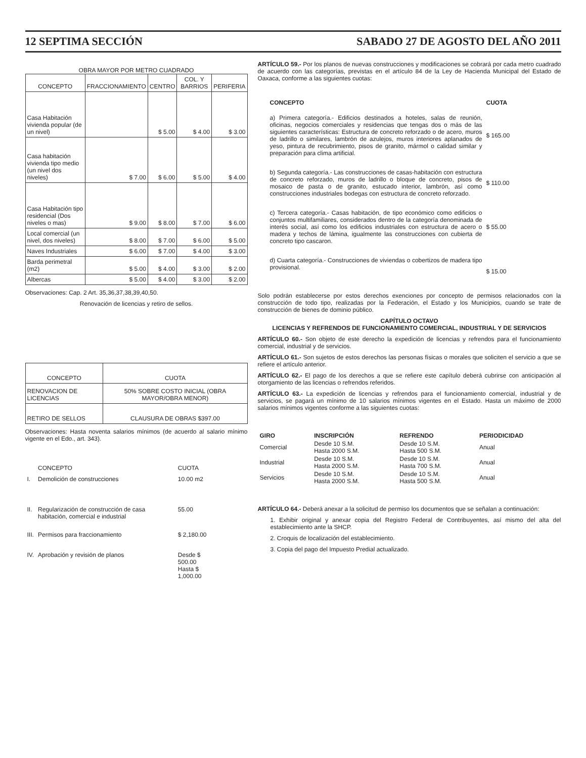12 SEPTIMA SECCIÓN SABADO 27 DE AGOSTO DEL AÑO 2011
OBRA MAYOR POR METRO CUADRADO
| CONCEPTO | FRACCIONAMIENTO | CENTRO | COL. Y BARRIOS | PERIFERIA |
| --- | --- | --- | --- | --- |
| Casa Habitación vivienda popular (de un nivel) | | $ 5.00 | $ 4.00 | $ 3.00 |
| Casa habitación vivienda tipo medio (un nivel dos niveles) | $ 7.00 | $ 6.00 | $ 5.00 | $ 4.00 |
| Casa Habitación tipo residencial (Dos niveles o mas) | $ 9.00 | $ 8.00 | $ 7.00 | $ 6.00 |
| Local comercial (un nivel, dos niveles) | $ 8.00 | $ 7.00 | $ 6.00 | $ 5.00 |
| Naves Industriales | $ 6.00 | $ 7.00 | $ 4.00 | $ 3.00 |
| Barda perimetral (m2) | $ 5.00 | $ 4.00 | $ 3.00 | $ 2.00 |
| Albercas | $ 5.00 | $ 4.00 | $ 3.00 | $ 2.00 |
Observaciones: Cap. 2 Art. 35,36,37,38,39,40,50.
Renovación de licencias y retiro de sellos.
| CONCEPTO | CUOTA |
| --- | --- |
| RENOVACION DE LICENCIAS | 50% SOBRE COSTO INICIAL (OBRA MAYOR/OBRA MENOR) |
| RETIRO DE SELLOS | CLAUSURA DE OBRAS $397.00 |
Observaciones: Hasta noventa salarios mínimos (de acuerdo al salario mínimo vigente en el Edo., art. 343).
| | CONCEPTO | CUOTA |
| I. | Demolición de construcciones | 10.00 m2 |
| II. | Regularización de construcción de casa habitación, comercial e industrial | 55.00 |
| III. | Permisos para fraccionamiento | $ 2,180.00 |
| IV. | Aprobación y revisión de planos | Desde $ 500.00 Hasta $ 1,000.00 |
ARTÍCULO 59.- Por los planos de nuevas construcciones y modificaciones se cobrará por cada metro cuadrado de acuerdo con las categorías, previstas en el artículo 84 de la Ley de Hacienda Municipal del Estado de Oaxaca, conforme a las siguientes cuotas:
| CONCEPTO | CUOTA |
| a) Primera categoría.- Edificios destinados a hoteles, salas de reunión, oficinas, negocios comerciales y residencias que tengas dos o más de las siguientes características: Estructura de concreto reforzado o de acero, muros de ladrillo o similares, lambrón de azulejos, muros interiores aplanados de yeso, pintura de recubrimiento, pisos de granito, mármol o calidad similar y preparación para clima artificial. | $ 165.00 |
| b) Segunda categoría.- Las construcciones de casas-habitación con estructura de concreto reforzado, muros de ladrillo o bloque de concreto, pisos de mosaico de pasta o de granito, estucado interior, lambrón, así como construcciones industriales bodegas con estructura de concreto reforzado. | $ 110.00 |
| c) Tercera categoría.- Casas habitación, de tipo económico como edificios o conjuntos multifamiliares, considerados dentro de la categoría denominada de interés social, así como los edificios industriales con estructura de acero o madera y techos de lámina, igualmente las construcciones con cubierta de concreto tipo cascaron. | $ 55.00 |
| d) Cuarta categoría.- Construcciones de viviendas o cobertizos de madera tipo provisional. | $ 15.00 |
Solo podrán establecerse por estos derechos exenciones por concepto de permisos relacionados con la construcción de todo tipo, realizadas por la Federación, el Estado y los Municipios, cuando se trate de construcción de bienes de dominio público.
CAPÍTULO OCTAVO
LICENCIAS Y REFRENDOS DE FUNCIONAMIENTO COMERCIAL, INDUSTRIAL Y DE SERVICIOS
ARTÍCULO 60.- Son objeto de este derecho la expedición de licencias y refrendos para el funcionamiento comercial, industrial y de servicios.
ARTÍCULO 61.- Son sujetos de estos derechos las personas físicas o morales que soliciten el servicio a que se refiere el artículo anterior.
ARTÍCULO 62.- El pago de los derechos a que se refiere este capítulo deberá cubrirse con anticipación al otorgamiento de las licencias o refrendos referidos.
ARTÍCULO 63.- La expedición de licencias y refrendos para el funcionamiento comercial, industrial y de servicios, se pagará un mínimo de 10 salarios mínimos vigentes en el Estado. Hasta un máximo de 2000 salarios mínimos vigentes conforme a las siguientes cuotas:
| GIRO | INSCRIPCIÓN | REFRENDO | PERIODICIDAD |
| --- | --- | --- | --- |
| Comercial | Desde 10 S.M. Hasta 2000 S.M. | Desde 10 S.M. Hasta 500 S.M. | Anual |
| Industrial | Desde 10 S.M. Hasta 2000 S.M. | Desde 10 S.M. Hasta 700 S.M. | Anual |
| Servicios | Desde 10 S.M. Hasta 2000 S.M. | Desde 10 S.M. Hasta 500 S.M. | Anual |
ARTÍCULO 64.- Deberá anexar a la solicitud de permiso los documentos que se señalan a continuación:
1. Exhibir original y anexar copia del Registro Federal de Contribuyentes, así mismo del alta del establecimiento ante la SHCP.
2. Croquis de localización del establecimiento.
3. Copia del pago del Impuesto Predial actualizado.